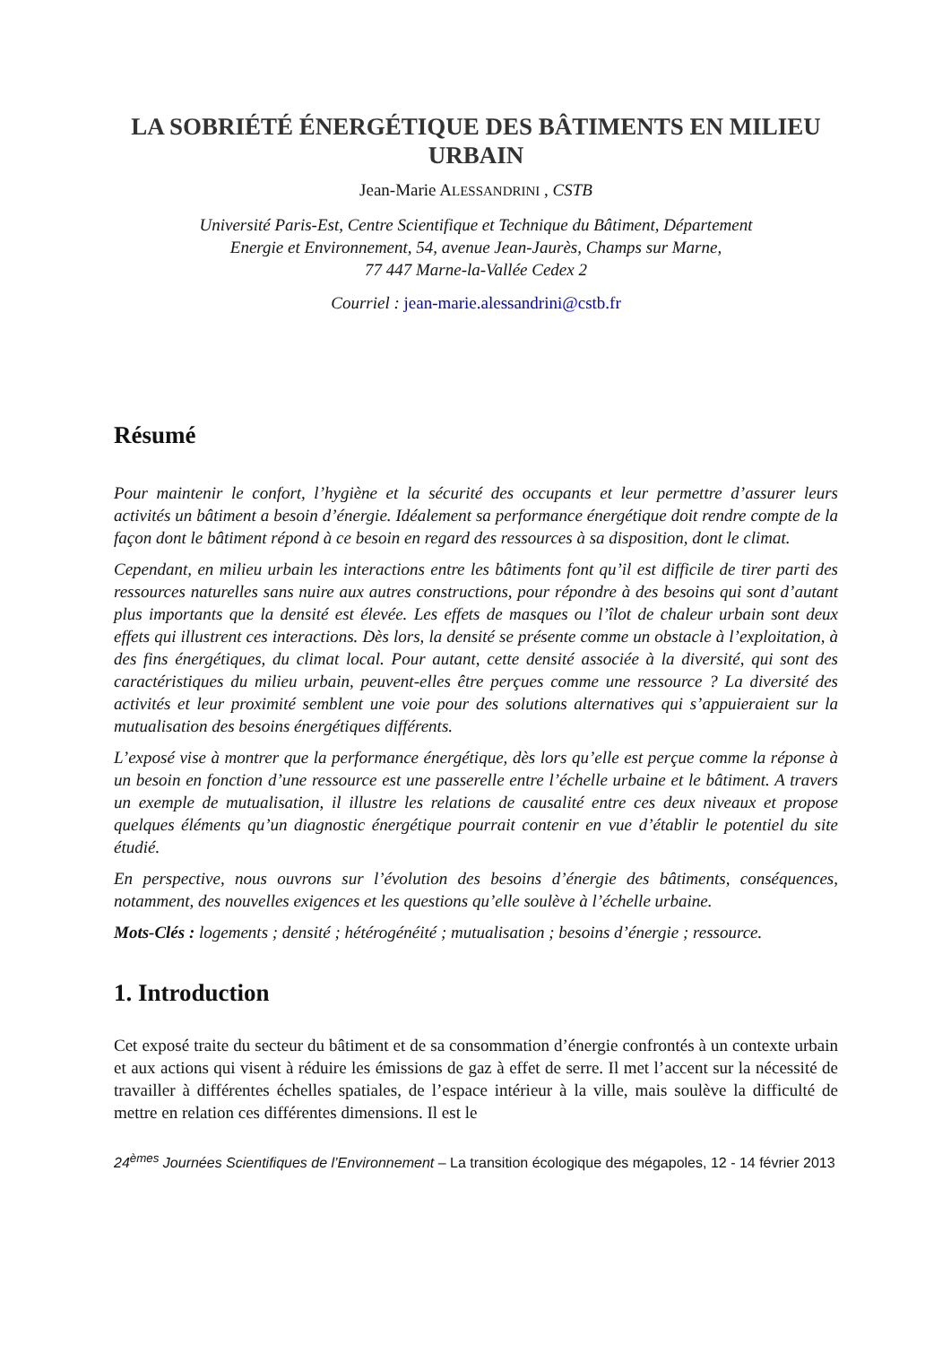LA SOBRIÉTÉ ÉNERGÉTIQUE DES BÂTIMENTS EN MILIEU URBAIN
Jean-Marie ALESSANDRINI , CSTB
Université Paris-Est, Centre Scientifique et Technique du Bâtiment, Département
Energie et Environnement, 54, avenue Jean-Jaurès, Champs sur Marne,
77 447 Marne-la-Vallée Cedex 2
Courriel : jean-marie.alessandrini@cstb.fr
Résumé
Pour maintenir le confort, l’hygiène et la sécurité des occupants et leur permettre d’assurer leurs activités un bâtiment a besoin d’énergie. Idéalement sa performance énergétique doit rendre compte de la façon dont le bâtiment répond à ce besoin en regard des ressources à sa disposition, dont le climat.
Cependant, en milieu urbain les interactions entre les bâtiments font qu’il est difficile de tirer parti des ressources naturelles sans nuire aux autres constructions, pour répondre à des besoins qui sont d’autant plus importants que la densité est élevée. Les effets de masques ou l’îlot de chaleur urbain sont deux effets qui illustrent ces interactions. Dès lors, la densité se présente comme un obstacle à l’exploitation, à des fins énergétiques, du climat local. Pour autant, cette densité associée à la diversité, qui sont des caractéristiques du milieu urbain, peuvent-elles être perçues comme une ressource ? La diversité des activités et leur proximité semblent une voie pour des solutions alternatives qui s’appuieraient sur la mutualisation des besoins énergétiques différents.
L’exposé vise à montrer que la performance énergétique, dès lors qu’elle est perçue comme la réponse à un besoin en fonction d’une ressource est une passerelle entre l’échelle urbaine et le bâtiment. A travers un exemple de mutualisation, il illustre les relations de causalité entre ces deux niveaux et propose quelques éléments qu’un diagnostic énergétique pourrait contenir en vue d’établir le potentiel du site étudié.
En perspective, nous ouvrons sur l’évolution des besoins d’énergie des bâtiments, conséquences, notamment, des nouvelles exigences et les questions qu’elle soulève à l’échelle urbaine.
Mots-Clés : logements ; densité ; hétérogénéité ; mutualisation ; besoins d’énergie ; ressource.
1. Introduction
Cet exposé traite du secteur du bâtiment et de sa consommation d’énergie confrontés à un contexte urbain et aux actions qui visent à réduire les émissions de gaz à effet de serre. Il met l’accent sur la nécessité de travailler à différentes échelles spatiales, de l’espace intérieur à la ville, mais soulève la difficulté de mettre en relation ces différentes dimensions. Il est le
24<sup>èmes</sup> Journées Scientifiques de l’Environnement – La transition écologique des mégapoles, 12 - 14 février 2013